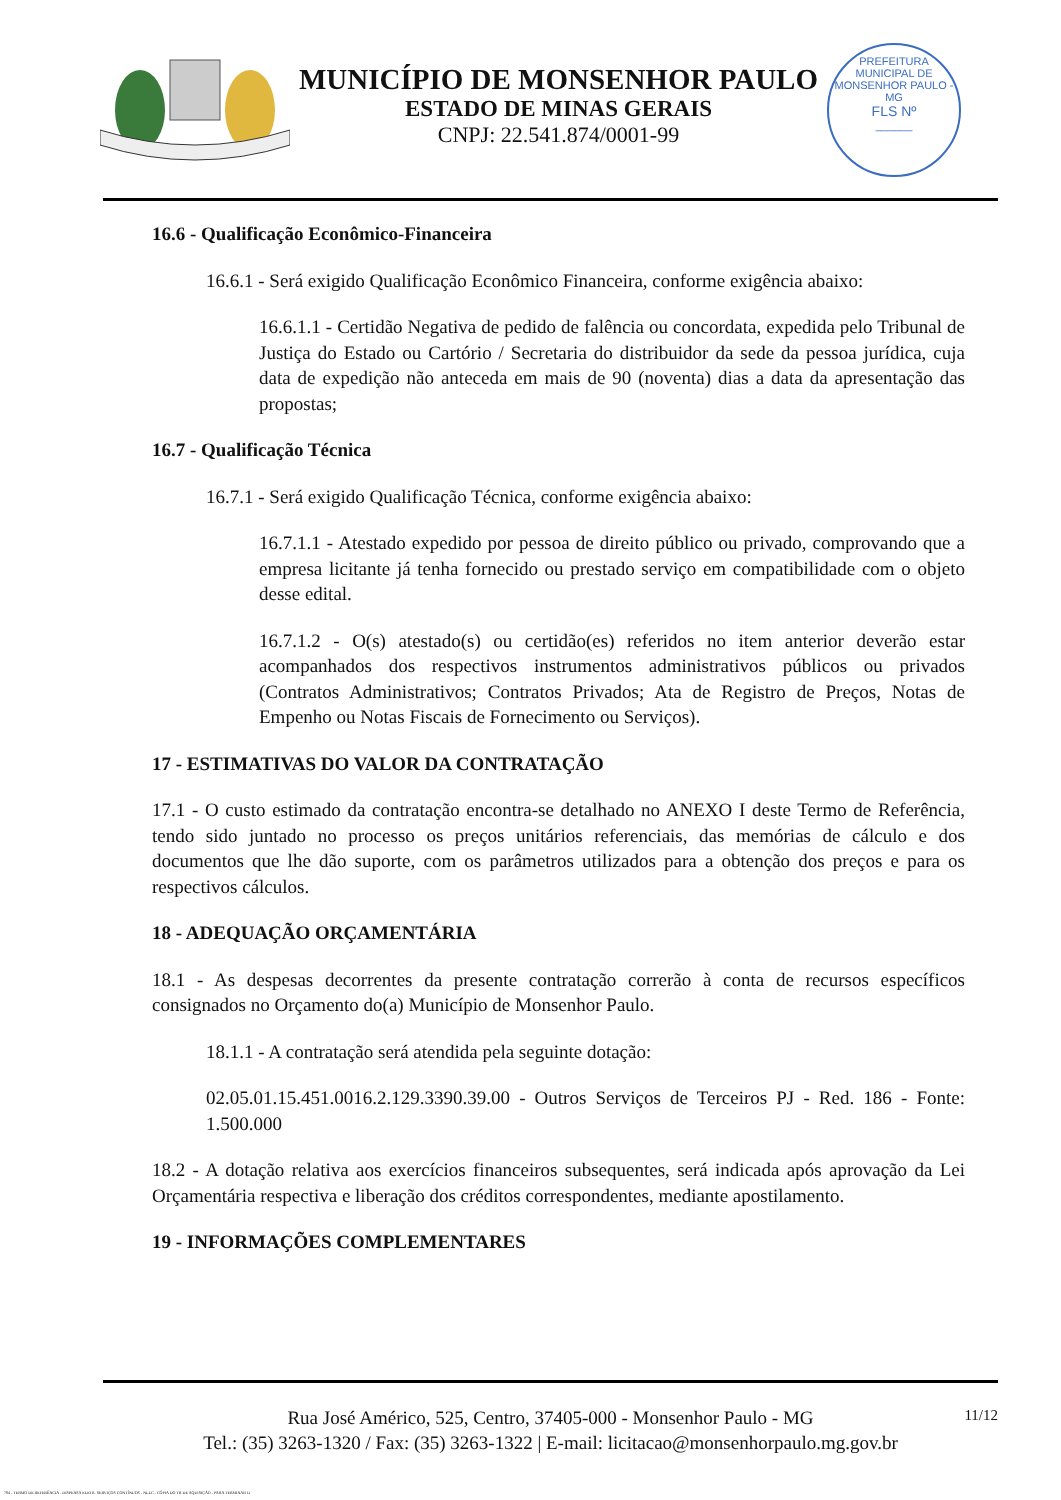MUNICÍPIO DE MONSENHOR PAULO
ESTADO DE MINAS GERAIS
CNPJ: 22.541.874/0001-99
PREFEITURA MUNICIPAL DE MONSENHOR PAULO - MG
FLS Nº
______
16.6 - Qualificação Econômico-Financeira
16.6.1 - Será exigido Qualificação Econômico Financeira, conforme exigência abaixo:
16.6.1.1 - Certidão Negativa de pedido de falência ou concordata, expedida pelo Tribunal de Justiça do Estado ou Cartório / Secretaria do distribuidor da sede da pessoa jurídica, cuja data de expedição não anteceda em mais de 90 (noventa) dias a data da apresentação das propostas;
16.7 - Qualificação Técnica
16.7.1 - Será exigido Qualificação Técnica, conforme exigência abaixo:
16.7.1.1 - Atestado expedido por pessoa de direito público ou privado, comprovando que a empresa licitante já tenha fornecido ou prestado serviço em compatibilidade com o objeto desse edital.
16.7.1.2 - O(s) atestado(s) ou certidão(es) referidos no item anterior deverão estar acompanhados dos respectivos instrumentos administrativos públicos ou privados (Contratos Administrativos; Contratos Privados; Ata de Registro de Preços, Notas de Empenho ou Notas Fiscais de Fornecimento ou Serviços).
17 - ESTIMATIVAS DO VALOR DA CONTRATAÇÃO
17.1 - O custo estimado da contratação encontra-se detalhado no ANEXO I deste Termo de Referência, tendo sido juntado no processo os preços unitários referenciais, das memórias de cálculo e dos documentos que lhe dão suporte, com os parâmetros utilizados para a obtenção dos preços e para os respectivos cálculos.
18 - ADEQUAÇÃO ORÇAMENTÁRIA
18.1 - As despesas decorrentes da presente contratação correrão à conta de recursos específicos consignados no Orçamento do(a) Município de Monsenhor Paulo.
18.1.1 - A contratação será atendida pela seguinte dotação:
02.05.01.15.451.0016.2.129.3390.39.00 - Outros Serviços de Terceiros PJ - Red. 186 - Fonte: 1.500.000
18.2 - A dotação relativa aos exercícios financeiros subsequentes, será indicada após aprovação da Lei Orçamentária respectiva e liberação dos créditos correspondentes, mediante apostilamento.
19 - INFORMAÇÕES COMPLEMENTARES
11/12 Rua José Américo, 525, Centro, 37405-000 - Monsenhor Paulo - MG
Tel.: (35) 3263-1320 / Fax: (35) 3263-1322 | E-mail: licitacao@monsenhorpaulo.mg.gov.br
784 - TERMO DE REFERÊNCIA - DISPENSA ELETR. SERVIÇOS CONTÍNUOS - NLLC - CÓPIA DO TR DE AQUISIÇÃO - PARA TERMINAR D